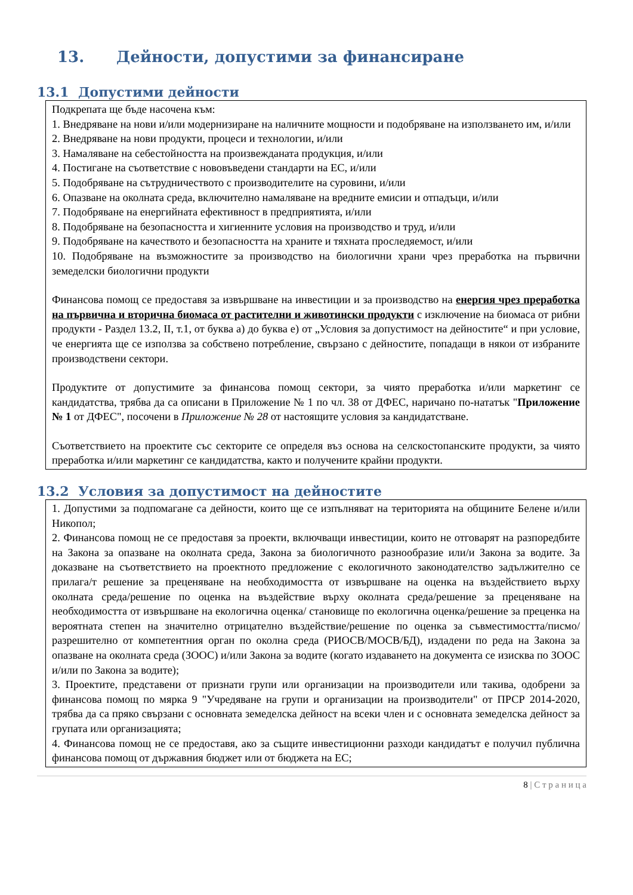13. Дейности, допустими за финансиране
13.1 Допустими дейности
Подкрепата ще бъде насочена към:
1. Внедряване на нови и/или модернизиране на наличните мощности и подобряване на използването им, и/или
2. Внедряване на нови продукти, процеси и технологии, и/или
3. Намаляване на себестойността на произвежданата продукция, и/или
4. Постигане на съответствие с нововъведени стандарти на ЕС, и/или
5. Подобряване на сътрудничеството с производителите на суровини, и/или
6. Опазване на околната среда, включително намаляване на вредните емисии и отпадъци, и/или
7. Подобряване на енергийната ефективност в предприятията, и/или
8. Подобряване на безопасността и хигиенните условия на производство и труд, и/или
9. Подобряване на качеството и безопасността на храните и тяхната проследяемост, и/или
10. Подобряване на възможностите за производство на биологични храни чрез преработка на първични земеделски биологични продукти
Финансова помощ се предоставя за извършване на инвестиции и за производство на енергия чрез преработка на първична и вторична биомаса от растителни и животински продукти с изключение на биомаса от рибни продукти - Раздел 13.2, II, т.1, от буква а) до буква е) от „Условия за допустимост на дейностите“ и при условие, че енергията ще се използва за собствено потребление, свързано с дейностите, попадащи в някои от избраните производствени сектори.
Продуктите от допустимите за финансова помощ сектори, за чиято преработка и/или маркетинг се кандидатства, трябва да са описани в Приложение № 1 по чл. 38 от ДФЕС, наричано по-нататък "Приложение № 1 от ДФЕС", посочени в Приложение № 28 от настоящите условия за кандидатстване.
Съответствието на проектите със секторите се определя въз основа на селскостопанските продукти, за чиято преработка и/или маркетинг се кандидатства, както и получените крайни продукти.
13.2 Условия за допустимост на дейностите
1. Допустими за подпомагане са дейности, които ще се изпълняват на територията на общините Белене и/или Никопол;
2. Финансова помощ не се предоставя за проекти, включващи инвестиции, които не отговарят на разпоредбите на Закона за опазване на околната среда, Закона за биологичното разнообразие или/и Закона за водите. За доказване на съответствието на проектното предложение с екологичното законодателство задължително се прилага/т решение за преценяване на необходимостта от извършване на оценка на въздействието върху околната среда/решение по оценка на въздействие върху околната среда/решение за преценяване на необходимостта от извършване на екологична оценка/ становище по екологична оценка/решение за преценка на вероятната степен на значително отрицателно въздействие/решение по оценка за съвместимостта/писмо/разрешително от компетентния орган по околна среда (РИОСВ/МОСВ/БД), издадени по реда на Закона за опазване на околната среда (ЗООС) и/или Закона за водите (когато издаването на документа се изисква по ЗООС и/или по Закона за водите);
3. Проектите, представени от признати групи или организации на производители или такива, одобрени за финансова помощ по мярка 9 "Учредяване на групи и организации на производители" от ПРСР 2014-2020, трябва да са пряко свързани с основната земеделска дейност на всеки член и с основната земеделска дейност за групата или организацията;
4. Финансова помощ не се предоставя, ако за същите инвестиционни разходи кандидатът е получил публична финансова помощ от държавния бюджет или от бюджета на ЕС;
8 | С т р а н и ц а